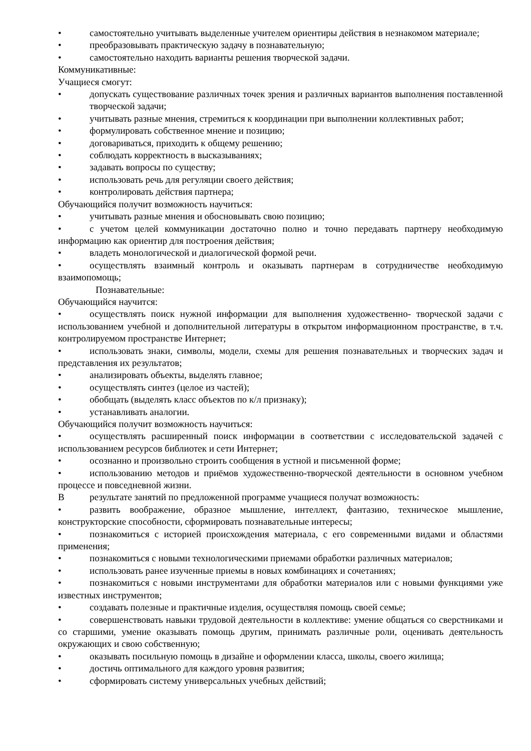• самостоятельно учитывать выделенные учителем ориентиры действия в незнакомом материале;
• преобразовывать практическую задачу в познавательную;
• самостоятельно находить варианты решения творческой задачи.
Коммуникативные:
Учащиеся смогут:
• допускать существование различных точек зрения и различных вариантов выполнения поставленной творческой задачи;
• учитывать разные мнения, стремиться к координации при выполнении коллективных работ;
• формулировать собственное мнение и позицию;
• договариваться, приходить к общему решению;
• соблюдать корректность в высказываниях;
• задавать вопросы по существу;
• использовать речь для регуляции своего действия;
• контролировать действия партнера;
Обучающийся получит возможность научиться:
• учитывать разные мнения и обосновывать свою позицию;
• с учетом целей коммуникации достаточно полно и точно передавать партнеру необходимую информацию как ориентир для построения действия;
• владеть монологической и диалогической формой речи.
• осуществлять взаимный контроль и оказывать партнерам в сотрудничестве необходимую взаимопомощь;
Познавательные:
Обучающийся научится:
• осуществлять поиск нужной информации для выполнения художественно- творческой задачи с использованием учебной и дополнительной литературы в открытом информационном пространстве, в т.ч. контролируемом пространстве Интернет;
• использовать знаки, символы, модели, схемы для решения познавательных и творческих задач и представления их результатов;
• анализировать объекты, выделять главное;
• осуществлять синтез (целое из частей);
• обобщать (выделять класс объектов по к/л признаку);
• устанавливать аналогии.
Обучающийся получит возможность научиться:
• осуществлять расширенный поиск информации в соответствии с исследовательской задачей с использованием ресурсов библиотек и сети Интернет;
• осознанно и произвольно строить сообщения в устной и письменной форме;
• использованию методов и приёмов художественно-творческой деятельности в основном учебном процессе и повседневной жизни.
Врезультате занятий по предложенной программе учащиеся получат возможность:
• развить воображение, образное мышление, интеллект, фантазию, техническое мышление, конструкторские способности, сформировать познавательные интересы;
• познакомиться с историей происхождения материала, с его современными видами и областями применения;
• познакомиться с новыми технологическими приемами обработки различных материалов;
• использовать ранее изученные приемы в новых комбинациях и сочетаниях;
• познакомиться с новыми инструментами для обработки материалов или с новыми функциями уже известных инструментов;
• создавать полезные и практичные изделия, осуществляя помощь своей семье;
• совершенствовать навыки трудовой деятельности в коллективе: умение общаться со сверстниками и со старшими, умение оказывать помощь другим, принимать различные роли, оценивать деятельность окружающих и свою собственную;
• оказывать посильную помощь в дизайне и оформлении класса, школы, своего жилища;
• достичь оптимального для каждого уровня развития;
• сформировать систему универсальных учебных действий;